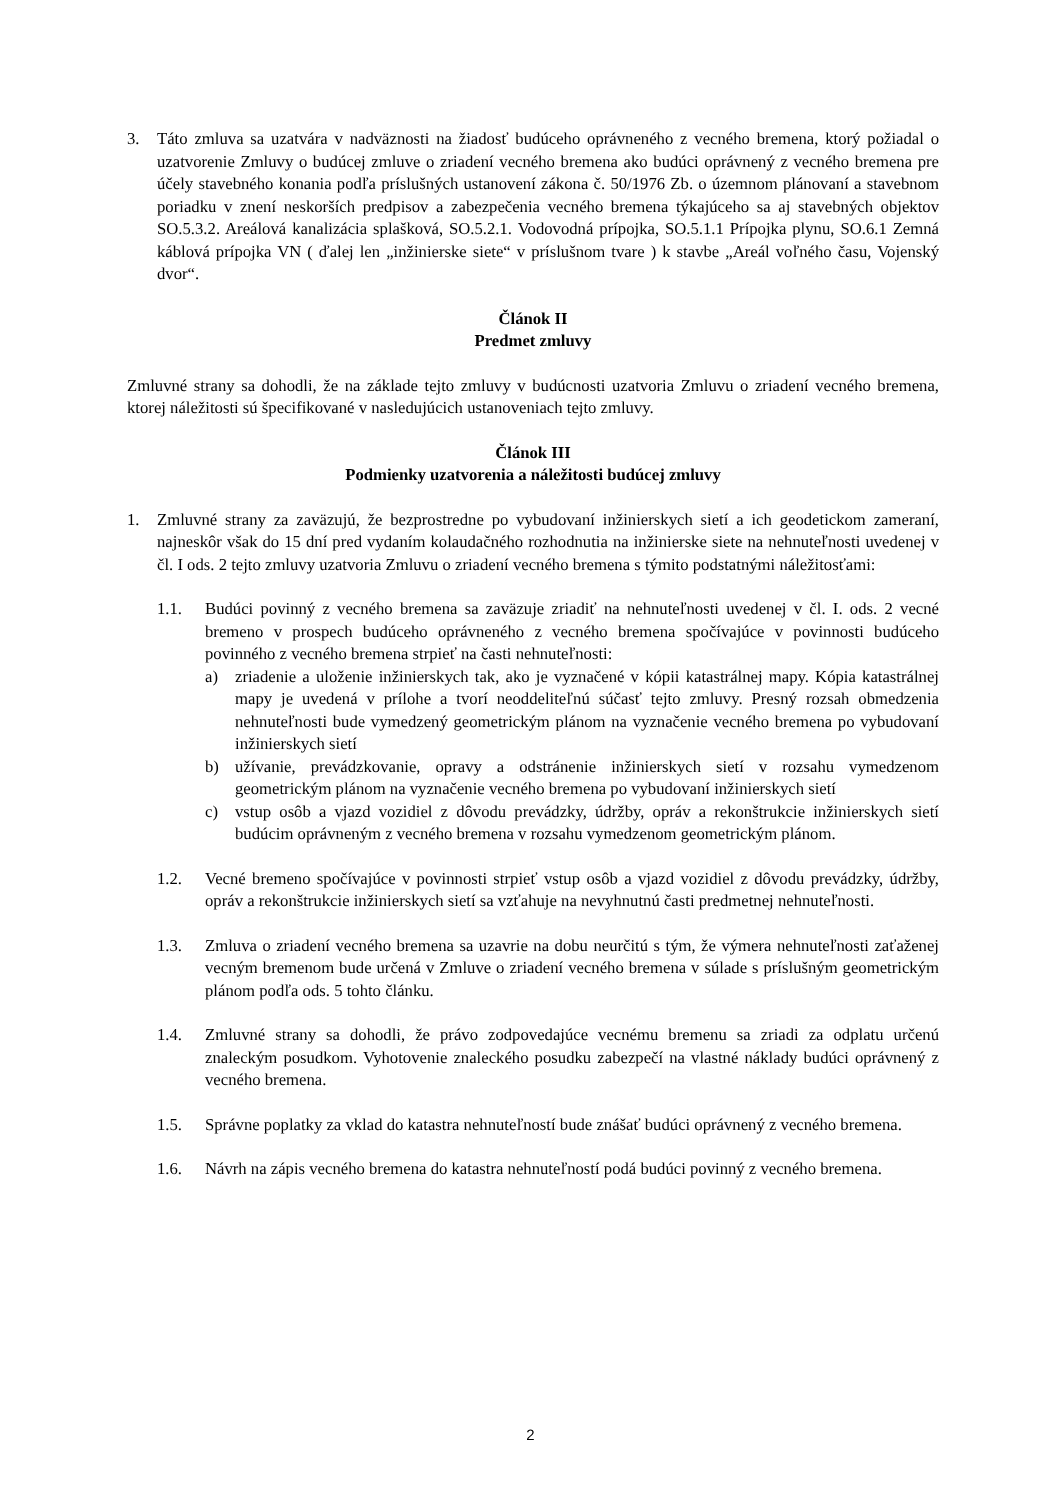3. Táto zmluva sa uzatvára v nadväznosti na žiadosť budúceho oprávneného z vecného bremena, ktorý požiadal o uzatvorenie Zmluvy o budúcej zmluve o zriadení vecného bremena ako budúci oprávnený z vecného bremena pre účely stavebného konania podľa príslušných ustanovení zákona č. 50/1976 Zb. o územnom plánovaní a stavebnom poriadku v znení neskorších predpisov a zabezpečenia vecného bremena týkajúceho sa aj stavebných objektov SO.5.3.2. Areálová kanalizácia splašková, SO.5.2.1. Vodovodná prípojka, SO.5.1.1 Prípojka plynu, SO.6.1 Zemná káblová prípojka VN ( ďalej len „inžinierske siete“ v príslušnom tvare ) k stavbe „Areál voľného času, Vojenský dvor“.
Článok II
Predmet zmluvy
Zmluvné strany sa dohodli, že na základe tejto zmluvy v budúcnosti uzatvoria Zmluvu o zriadení vecného bremena, ktorej náležitosti sú špecifikované v nasledujúcich ustanoveniach tejto zmluvy.
Článok III
Podmienky uzatvorenia a náležitosti budúcej zmluvy
1. Zmluvné strany za zaväzujú, že bezprostredne po vybudovaní inžinierskych sietí a ich geodetickom zameraní, najneskôr však do 15 dní pred vydaním kolaudačného rozhodnutia na inžinierske siete na nehnuteľnosti uvedenej v čl. I ods. 2 tejto zmluvy uzatvoria Zmluvu o zriadení vecného bremena s týmito podstatnými náležitosťami:
1.1. Budúci povinný z vecného bremena sa zaväzuje zriadiť na nehnuteľnosti uvedenej v čl. I. ods. 2 vecné bremeno v prospech budúceho oprávneného z vecného bremena spočívajúce v povinnosti budúceho povinného z vecného bremena strpieť na časti nehnuteľnosti:
a) zriadenie a uloženie inžinierskych tak, ako je vyznačené v kópii katastrálnej mapy. Kópia katastrálnej mapy je uvedená v prílohe a tvorí neoddeliteľnú súčasť tejto zmluvy. Presný rozsah obmedzenia nehnuteľnosti bude vymedzený geometrickým plánom na vyznačenie vecného bremena po vybudovaní inžinierskych sietí
b) užívanie, prevádzkovanie, opravy a odstránenie inžinierskych sietí v rozsahu vymedzenom geometrickým plánom na vyznačenie vecného bremena po vybudovaní inžinierskych sietí
c) vstup osôb a vjazd vozidiel z dôvodu prevádzky, údržby, opráv a rekonštrukcie inžinierskych sietí budúcim oprávneným z vecného bremena v rozsahu vymedzenom geometrickým plánom.
1.2. Vecné bremeno spočívajúce v povinnosti strpieť vstup osôb a vjazd vozidiel z dôvodu prevádzky, údržby, opráv a rekonštrukcie inžinierskych sietí sa vzťahuje na nevyhnutnú časti predmetnej nehnuteľnosti.
1.3. Zmluva o zriadení vecného bremena sa uzavrie na dobu neurčitú s tým, že výmera nehnuteľnosti zaťaženej vecným bremenom bude určená v Zmluve o zriadení vecného bremena v súlade s príslušným geometrickým plánom podľa ods. 5 tohto článku.
1.4. Zmluvné strany sa dohodli, že právo zodpovedajúce vecnému bremenu sa zriadi za odplatu určenú znaleckým posudkom. Vyhotovenie znaleckého posudku zabezpečí na vlastné náklady budúci oprávnený z vecného bremena.
1.5. Správne poplatky za vklad do katastra nehnuteľností bude znášať budúci oprávnený z vecného bremena.
1.6. Návrh na zápis vecného bremena do katastra nehnuteľností podá budúci povinný z vecného bremena.
2